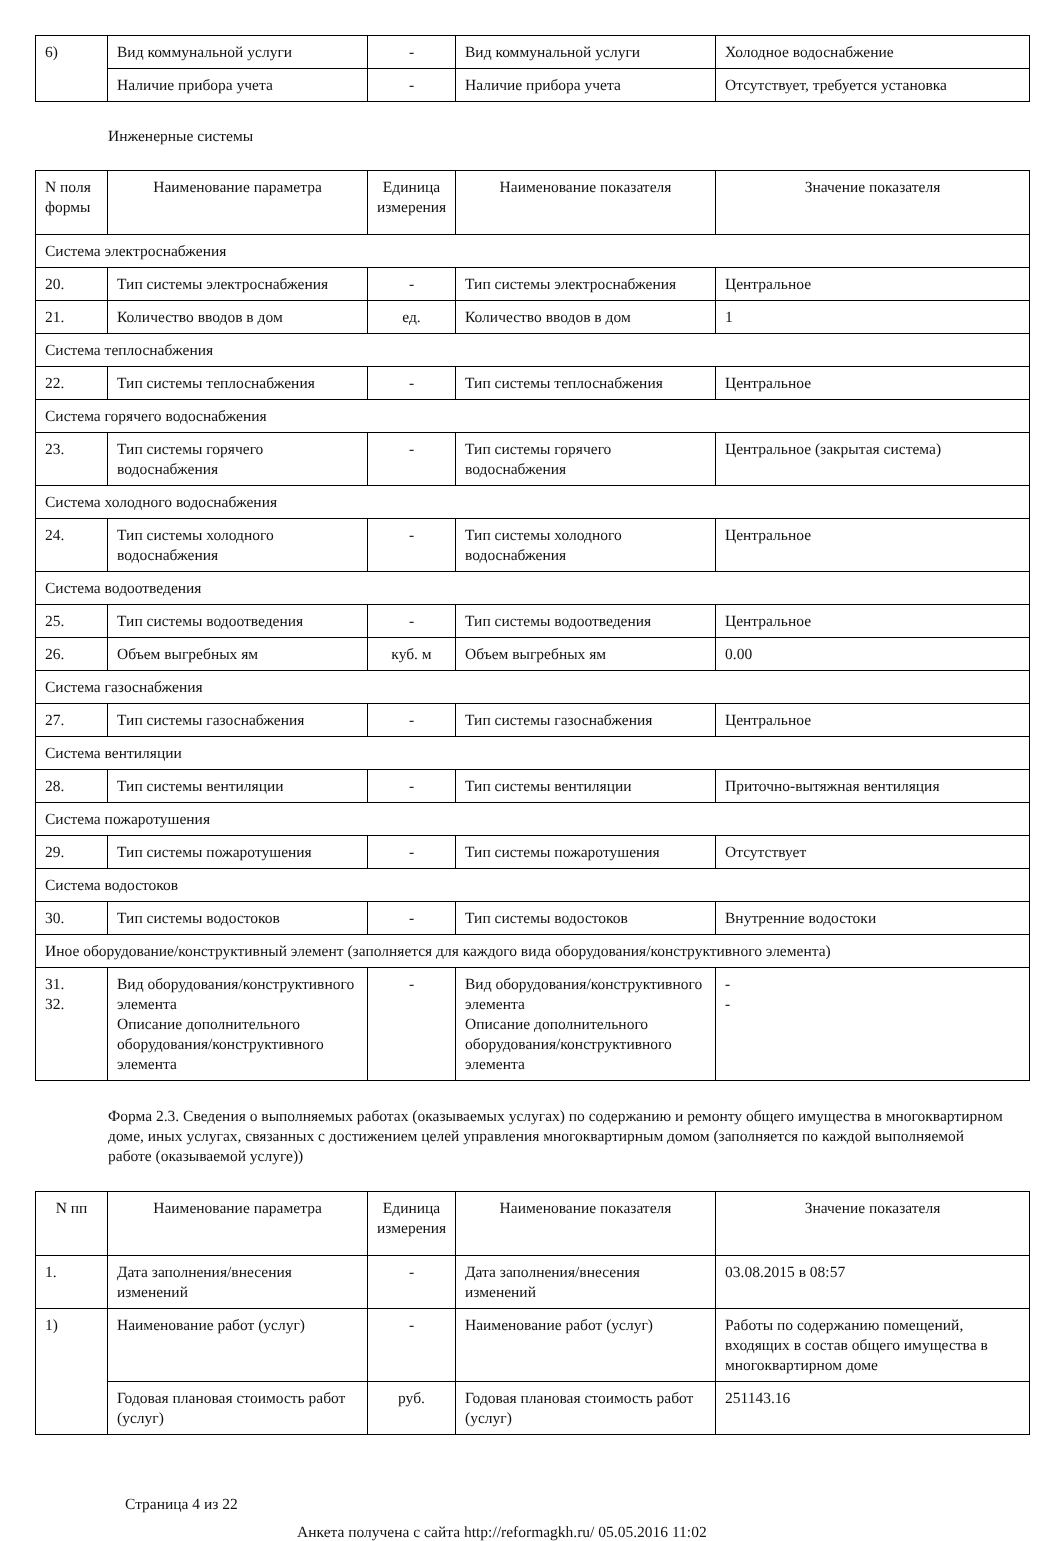| 6) | Вид коммунальной услуги | - | Вид коммунальной услуги | Холодное водоснабжение |
| | Наличие прибора учета | - | Наличие прибора учета | Отсутствует, требуется установка |
Инженерные системы
| N поля формы | Наименование параметра | Единица измерения | Наименование показателя | Значение показателя |
| Система электроснабжения | | | | |
| 20. | Тип системы электроснабжения | - | Тип системы электроснабжения | Центральное |
| 21. | Количество вводов в дом | ед. | Количество вводов в дом | 1 |
| Система теплоснабжения | | | | |
| 22. | Тип системы теплоснабжения | - | Тип системы теплоснабжения | Центральное |
| Система горячего водоснабжения | | | | |
| 23. | Тип системы горячего водоснабжения | - | Тип системы горячего водоснабжения | Центральное (закрытая система) |
| Система холодного водоснабжения | | | | |
| 24. | Тип системы холодного водоснабжения | - | Тип системы холодного водоснабжения | Центральное |
| Система водоотведения | | | | |
| 25. | Тип системы водоотведения | - | Тип системы водоотведения | Центральное |
| 26. | Объем выгребных ям | куб. м | Объем выгребных ям | 0.00 |
| Система газоснабжения | | | | |
| 27. | Тип системы газоснабжения | - | Тип системы газоснабжения | Центральное |
| Система вентиляции | | | | |
| 28. | Тип системы вентиляции | - | Тип системы вентиляции | Приточно-вытяжная вентиляция |
| Система пожаротушения | | | | |
| 29. | Тип системы пожаротушения | - | Тип системы пожаротушения | Отсутствует |
| Система водостоков | | | | |
| 30. | Тип системы водостоков | - | Тип системы водостоков | Внутренние водостоки |
| Иное оборудование/конструктивный элемент (заполняется для каждого вида оборудования/конструктивного элемента) | | | | |
| 31. 32. | Вид оборудования/конструктивного элемента Описание дополнительного оборудования/конструктивного элемента | - | Вид оборудования/конструктивного элемента Описание дополнительного оборудования/конструктивного элемента | - - |
Форма 2.3. Сведения о выполняемых работах (оказываемых услугах) по содержанию и ремонту общего имущества в многоквартирном доме, иных услугах, связанных с достижением целей управления многоквартирным домом (заполняется по каждой выполняемой работе (оказываемой услуге))
| N пп | Наименование параметра | Единица измерения | Наименование показателя | Значение показателя |
| 1. | Дата заполнения/внесения изменений | - | Дата заполнения/внесения изменений | 03.08.2015 в 08:57 |
| 1) | Наименование работ (услуг) | - | Наименование работ (услуг) | Работы по содержанию помещений, входящих в состав общего имущества в многоквартирном доме |
| | Годовая плановая стоимость работ (услуг) | руб. | Годовая плановая стоимость работ (услуг) | 251143.16 |
Страница 4 из 22
Анкета получена с сайта http://reformagkh.ru/ 05.05.2016 11:02